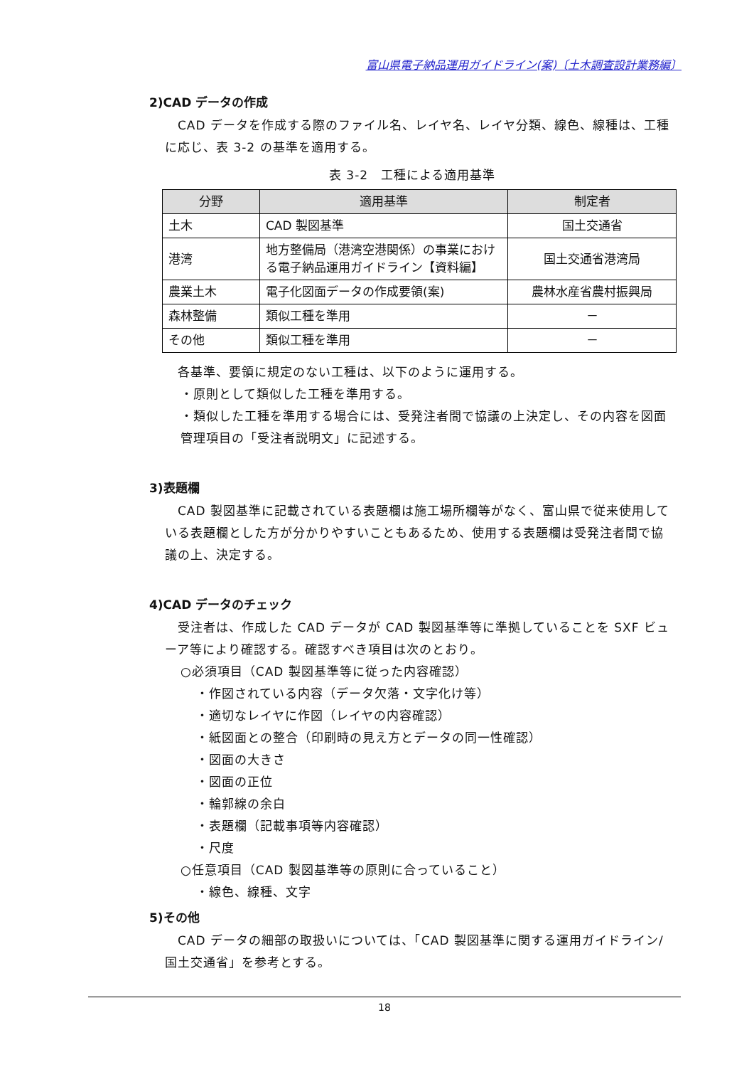富山県電子納品運用ガイドライン(案)〔土木調査設計業務編〕
2)CAD データの作成
　CAD データを作成する際のファイル名、レイヤ名、レイヤ分類、線色、線種は、工種に応じ、表 3-2 の基準を適用する。
表 3-2　工種による適用基準
| 分野 | 適用基準 | 制定者 |
| --- | --- | --- |
| 土木 | CAD 製図基準 | 国土交通省 |
| 港湾 | 地方整備局（港湾空港関係）の事業における電子納品運用ガイドライン【資料編】 | 国土交通省港湾局 |
| 農業土木 | 電子化図面データの作成要領(案) | 農林水産省農村振興局 |
| 森林整備 | 類似工種を準用 | － |
| その他 | 類似工種を準用 | － |
　各基準、要領に規定のない工種は、以下のように運用する。
・原則として類似した工種を準用する。
・類似した工種を準用する場合には、受発注者間で協議の上決定し、その内容を図面管理項目の「受注者説明文」に記述する。
3)表題欄
　CAD 製図基準に記載されている表題欄は施工場所欄等がなく、富山県で従来使用している表題欄とした方が分かりやすいこともあるため、使用する表題欄は受発注者間で協議の上、決定する。
4)CAD データのチェック
　受注者は、作成した CAD データが CAD 製図基準等に準拠していることを SXF ビューア等により確認する。確認すべき項目は次のとおり。
○必須項目（CAD 製図基準等に従った内容確認）
・作図されている内容（データ欠落・文字化け等）
・適切なレイヤに作図（レイヤの内容確認）
・紙図面との整合（印刷時の見え方とデータの同一性確認）
・図面の大きさ
・図面の正位
・輪郭線の余白
・表題欄（記載事項等内容確認）
・尺度
○任意項目（CAD 製図基準等の原則に合っていること）
・線色、線種、文字
5)その他
　CAD データの細部の取扱いについては、「CAD 製図基準に関する運用ガイドライン/国土交通省」を参考とする。
18